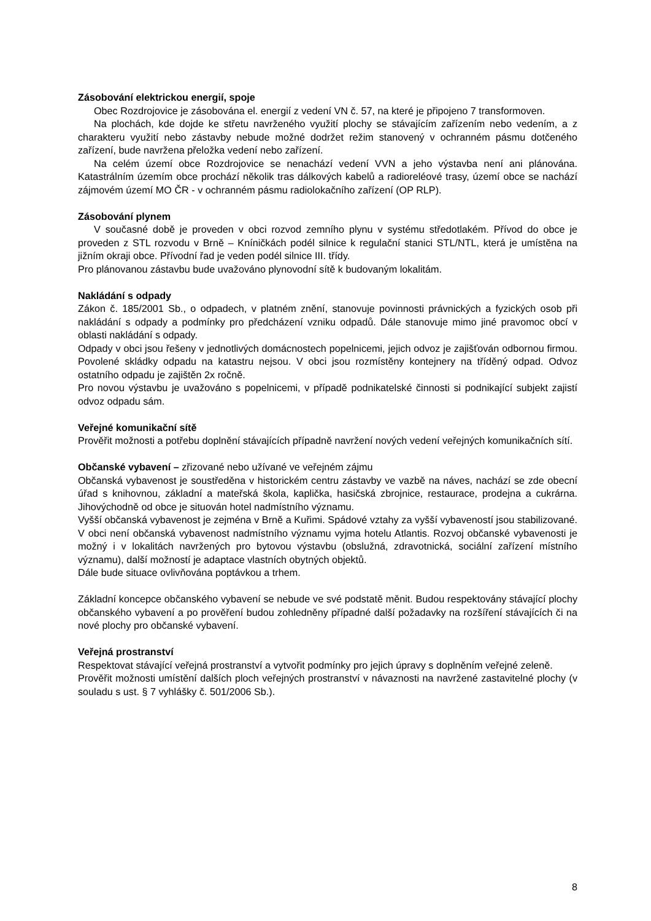Zásobování elektrickou energií, spoje
Obec Rozdrojovice je zásobována el. energií z vedení VN č. 57, na které je připojeno 7 transformoven.
Na plochách, kde dojde ke střetu navrženého využití plochy se stávajícím zařízením nebo vedením, a z charakteru využití nebo zástavby nebude možné dodržet režim stanovený v ochranném pásmu dotčeného zařízení, bude navržena přeložka vedení nebo zařízení.
Na celém území obce Rozdrojovice se nenachází vedení VVN a jeho výstavba není ani plánována. Katastrálním územím obce prochází několik tras dálkových kabelů a radioreléové trasy, území obce se nachází zájmovém území MO ČR - v ochranném pásmu radiolokačního zařízení (OP RLP).
Zásobování plynem
V současné době je proveden v obci rozvod zemního plynu v systému středotlakém. Přívod do obce je proveden z STL rozvodu v Brně – Kníničkách podél silnice k regulační stanici STL/NTL, která je umístěna na jižním okraji obce. Přívodní řad je veden podél silnice III. třídy.
Pro plánovanou zástavbu bude uvažováno plynovodní sítě k budovaným lokalitám.
Nakládání s odpady
Zákon č. 185/2001 Sb., o odpadech, v platném znění, stanovuje povinnosti právnických a fyzických osob při nakládání s odpady a podmínky pro předcházení vzniku odpadů. Dále stanovuje mimo jiné pravomoc obcí v oblasti nakládání s odpady.
Odpady v obci jsou řešeny v jednotlivých domácnostech popelnicemi, jejich odvoz je zajišťován odbornou firmou. Povolené skládky odpadu na katastru nejsou. V obci jsou rozmístěny kontejnery na tříděný odpad. Odvoz ostatního odpadu je zajištěn 2x ročně.
Pro novou výstavbu je uvažováno s popelnicemi, v případě podnikatelské činnosti si podnikající subjekt zajistí odvoz odpadu sám.
Veřejné komunikační sítě
Prověřit možnosti a potřebu doplnění stávajících případně navržení nových vedení veřejných komunikačních sítí.
Občanské vybavení – zřizované nebo užívané ve veřejném zájmu
Občanská vybavenost je soustředěna v historickém centru zástavby ve vazbě na náves, nachází se zde obecní úřad s knihovnou, základní a mateřská škola, kaplička, hasičská zbrojnice, restaurace, prodejna a cukrárna. Jihovýchodně od obce je situován hotel nadmístního významu.
Vyšší občanská vybavenost je zejména v Brně a Kuřimi. Spádové vztahy za vyšší vybaveností jsou stabilizované. V obci není občanská vybavenost nadmístního významu vyjma hotelu Atlantis. Rozvoj občanské vybavenosti je možný i v lokalitách navržených pro bytovou výstavbu (obslužná, zdravotnická, sociální zařízení místního významu), další možností je adaptace vlastních obytných objektů.
Dále bude situace ovlivňována poptávkou a trhem.
Základní koncepce občanského vybavení se nebude ve své podstatě měnit. Budou respektovány stávající plochy občanského vybavení a po prověření budou zohledněny případné další požadavky na rozšíření stávajících či na nové plochy pro občanské vybavení.
Veřejná prostranství
Respektovat stávající veřejná prostranství a vytvořit podmínky pro jejich úpravy s doplněním veřejné zeleně.
Prověřit možnosti umístění dalších ploch veřejných prostranství v návaznosti na navržené zastavitelné plochy (v souladu s ust. § 7 vyhlášky č. 501/2006 Sb.).
8